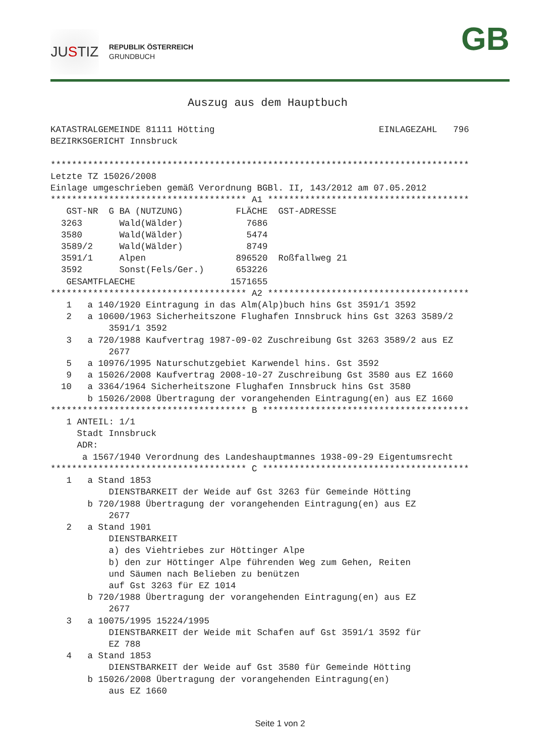JU S TIZ
REPUBLIK ÖSTERREICH
GRUNDBUCH
GB
Auszug aus dem Hauptbuch
KATASTRALGEMEINDE 81111 Hötting                               EINLAGEZAHL   796
BEZIRKSGERICHT Innsbruck

*******************************************************************************
Letzte TZ 15026/2008
Einlage umgeschrieben gemäß Verordnung BGBl. II, 143/2012 am 07.05.2012
************************************* A1 **************************************
   GST-NR  G BA (NUTZUNG)          FLÄCHE  GST-ADRESSE
  3263       Wald(Wälder)            7686
  3580       Wald(Wälder)            5474
  3589/2     Wald(Wälder)            8749
  3591/1     Alpen                 896520  Roßfallweg 21
  3592       Sonst(Fels/Ger.)      653226
   GESAMTFLAECHE                  1571655
************************************* A2 **************************************
   1   a 140/1920 Eintragung in das Alm(Alp)buch hins Gst 3591/1 3592
   2   a 10600/1963 Sicherheitszone Flughafen Innsbruck hins Gst 3263 3589/2
           3591/1 3592
   3   a 720/1988 Kaufvertrag 1987-09-02 Zuschreibung Gst 3263 3589/2 aus EZ
           2677
   5   a 10976/1995 Naturschutzgebiet Karwendel hins. Gst 3592
   9   a 15026/2008 Kaufvertrag 2008-10-27 Zuschreibung Gst 3580 aus EZ 1660
  10   a 3364/1964 Sicherheitszone Flughafen Innsbruck hins Gst 3580
       b 15026/2008 Übertragung der vorangehenden Eintragung(en) aus EZ 1660
************************************* B ***************************************
   1 ANTEIL: 1/1
     Stadt Innsbruck
     ADR:
      a 1567/1940 Verordnung des Landeshauptmannes 1938-09-29 Eigentumsrecht
************************************* C ***************************************
   1   a Stand 1853
           DIENSTBARKEIT der Weide auf Gst 3263 für Gemeinde Hötting
       b 720/1988 Übertragung der vorangehenden Eintragung(en) aus EZ
           2677
   2   a Stand 1901
           DIENSTBARKEIT
           a) des Viehtriebes zur Höttinger Alpe
           b) den zur Höttinger Alpe führenden Weg zum Gehen, Reiten
           und Säumen nach Belieben zu benützen
           auf Gst 3263 für EZ 1014
       b 720/1988 Übertragung der vorangehenden Eintragung(en) aus EZ
           2677
   3   a 10075/1995 15224/1995
           DIENSTBARKEIT der Weide mit Schafen auf Gst 3591/1 3592 für
           EZ 788
   4   a Stand 1853
           DIENSTBARKEIT der Weide auf Gst 3580 für Gemeinde Hötting
       b 15026/2008 Übertragung der vorangehenden Eintragung(en)
           aus EZ 1660
Seite 1 von 2